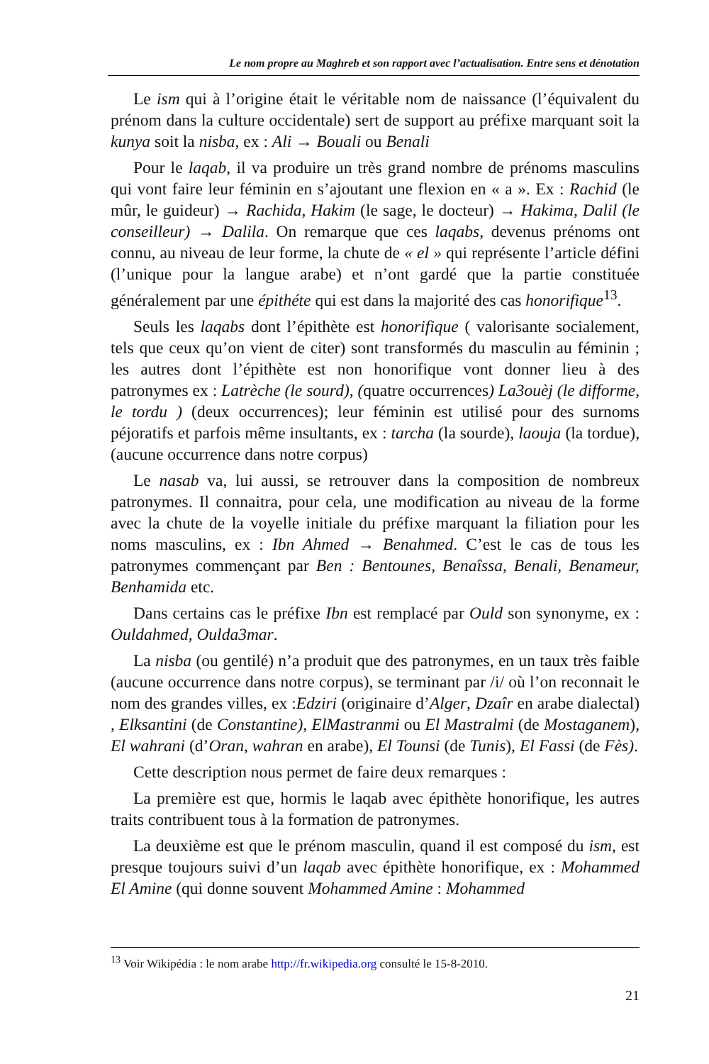Le nom propre au Maghreb et son rapport avec l’actualisation. Entre sens et dénotation
Le ism qui à l’origine était le véritable nom de naissance (l’équivalent du prénom dans la culture occidentale) sert de support au préfixe marquant soit la kunya soit la nisba, ex : Ali → Bouali ou Benali
Pour le laqab, il va produire un très grand nombre de prénoms masculins qui vont faire leur féminin en s’ajoutant une flexion en « a ». Ex : Rachid (le mûr, le guideur) → Rachida, Hakim (le sage, le docteur) → Hakima, Dalil (le conseilleur) → Dalila. On remarque que ces laqabs, devenus prénoms ont connu, au niveau de leur forme, la chute de « el » qui représente l’article défini (l’unique pour la langue arabe) et n’ont gardé que la partie constituée généralement par une épithéte qui est dans la majorité des cas honorifique<sup>13</sup>.
Seuls les laqabs dont l’épithète est honorifique ( valorisante socialement, tels que ceux qu’on vient de citer) sont transformés du masculin au féminin ; les autres dont l’épithète est non honorifique vont donner lieu à des patronymes ex : Latrèche (le sourd), (quatre occurrences) La3ouèj (le difforme, le tordu ) (deux occurrences); leur féminin est utilisé pour des surnoms péjoratifs et parfois même insultants, ex : tarcha (la sourde), laouja (la tordue), (aucune occurrence dans notre corpus)
Le nasab va, lui aussi, se retrouver dans la composition de nombreux patronymes. Il connaitra, pour cela, une modification au niveau de la forme avec la chute de la voyelle initiale du préfixe marquant la filiation pour les noms masculins, ex : Ibn Ahmed → Benahmed. C’est le cas de tous les patronymes commençant par Ben : Bentounes, Benaîssa, Benali, Benameur, Benhamida etc.
Dans certains cas le préfixe Ibn est remplacé par Ould son synonyme, ex : Ouldahmed, Oulda3mar.
La nisba (ou gentilé) n’a produit que des patronymes, en un taux très faible (aucune occurrence dans notre corpus), se terminant par /i/ où l’on reconnait le nom des grandes villes, ex :Edziri (originaire d’Alger, Dzaîr en arabe dialectal) , Elksantini (de Constantine), ElMastranmi ou El Mastralmi (de Mostaganem), El wahrani (d’Oran, wahran en arabe), El Tounsi (de Tunis), El Fassi (de Fès).
Cette description nous permet de faire deux remarques :
La première est que, hormis le laqab avec épithète honorifique, les autres traits contribuent tous à la formation de patronymes.
La deuxième est que le prénom masculin, quand il est composé du ism, est presque toujours suivi d’un laqab avec épithète honorifique, ex : Mohammed El Amine (qui donne souvent Mohammed Amine : Mohammed
<sup>13</sup> Voir Wikipédia : le nom arabe http://fr.wikipedia.org consulté le 15-8-2010.
21